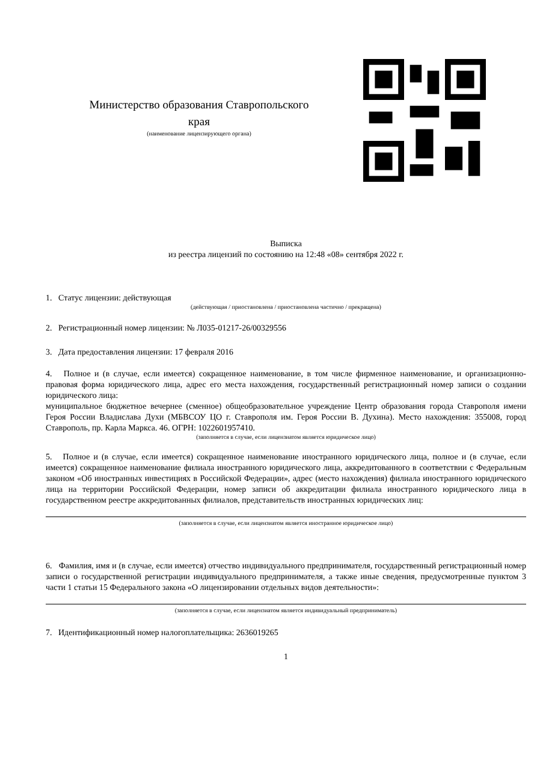Министерство образования Ставропольского
края
(наименование лицензирующего органа)
Выписка
из реестра лицензий по состоянию на 12:48 «08» сентября 2022 г.
1. Статус лицензии: действующая
(действующая / приостановлена / приостановлена частично / прекращена)
2. Регистрационный номер лицензии: № Л035-01217-26/00329556
3. Дата предоставления лицензии: 17 февраля 2016
4. Полное и (в случае, если имеется) сокращенное наименование, в том числе фирменное наименование, и организационно-правовая форма юридического лица, адрес его места нахождения, государственный регистрационный номер записи о создании юридического лица:
муниципальное бюджетное вечернее (сменное) общеобразовательное учреждение Центр образования города Ставрополя имени Героя России Владислава Духи (МБВСОУ ЦО г. Ставрополя им. Героя России В. Духина). Место нахождения: 355008, город Ставрополь, пр. Карла Маркса. 46. ОГРН: 1022601957410.
(заполняется в случае, если лицензиатом является юридическое лицо)
5. Полное и (в случае, если имеется) сокращенное наименование иностранного юридического лица, полное и (в случае, если имеется) сокращенное наименование филиала иностранного юридического лица, аккредитованного в соответствии с Федеральным законом «Об иностранных инвестициях в Российской Федерации», адрес (место нахождения) филиала иностранного юридического лица на территории Российской Федерации, номер записи об аккредитации филиала иностранного юридического лица в государственном реестре аккредитованных филиалов, представительств иностранных юридических лиц:
(заполняется в случае, если лицензиатом является иностранное юридическое лицо)
6. Фамилия, имя и (в случае, если имеется) отчество индивидуального предпринимателя, государственный регистрационный номер записи о государственной регистрации индивидуального предпринимателя, а также иные сведения, предусмотренные пунктом 3 части 1 статьи 15 Федерального закона «О лицензировании отдельных видов деятельности»:
(заполняется в случае, если лицензиатом является индивидуальный предприниматель)
7. Идентификационный номер налогоплательщика: 2636019265
1